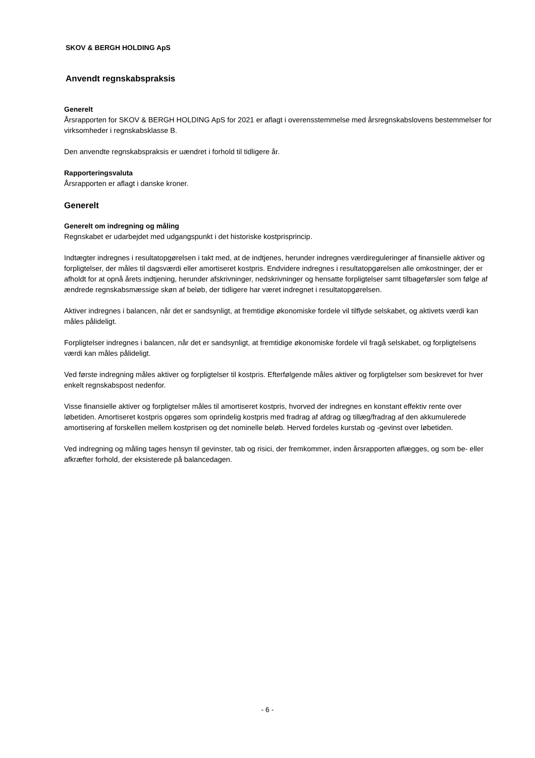SKOV & BERGH HOLDING ApS
Anvendt regnskabspraksis
Generelt
Årsrapporten for SKOV & BERGH HOLDING ApS for 2021 er aflagt i overensstemmelse med årsregnskabslovens bestemmelser for virksomheder i regnskabsklasse B.
Den anvendte regnskabspraksis er uændret i forhold til tidligere år.
Rapporteringsvaluta
Årsrapporten er aflagt i danske kroner.
Generelt
Generelt om indregning og måling
Regnskabet er udarbejdet med udgangspunkt i det historiske kostprisprincip.
Indtægter indregnes i resultatopgørelsen i takt med, at de indtjenes, herunder indregnes værdireguleringer af finansielle aktiver og forpligtelser, der måles til dagsværdi eller amortiseret kostpris. Endvidere indregnes i resultatopgørelsen alle omkostninger, der er afholdt for at opnå årets indtjening, herunder afskrivninger, nedskrivninger og hensatte forpligtelser samt tilbageførsler som følge af ændrede regnskabsmæssige skøn af beløb, der tidligere har været indregnet i resultatopgørelsen.
Aktiver indregnes i balancen, når det er sandsynligt, at fremtidige økonomiske fordele vil tilflyde selskabet, og aktivets værdi kan måles pålideligt.
Forpligtelser indregnes i balancen, når det er sandsynligt, at fremtidige økonomiske fordele vil fragå selskabet, og forpligtelsens værdi kan måles pålideligt.
Ved første indregning måles aktiver og forpligtelser til kostpris. Efterfølgende måles aktiver og forpligtelser som beskrevet for hver enkelt regnskabspost nedenfor.
Visse finansielle aktiver og forpligtelser måles til amortiseret kostpris, hvorved der indregnes en konstant effektiv rente over løbetiden. Amortiseret kostpris opgøres som oprindelig kostpris med fradrag af afdrag og tillæg/fradrag af den akkumulerede amortisering af forskellen mellem kostprisen og det nominelle beløb. Herved fordeles kurstab og -gevinst over løbetiden.
Ved indregning og måling tages hensyn til gevinster, tab og risici, der fremkommer, inden årsrapporten aflægges, og som be- eller afkræfter forhold, der eksisterede på balancedagen.
- 6 -